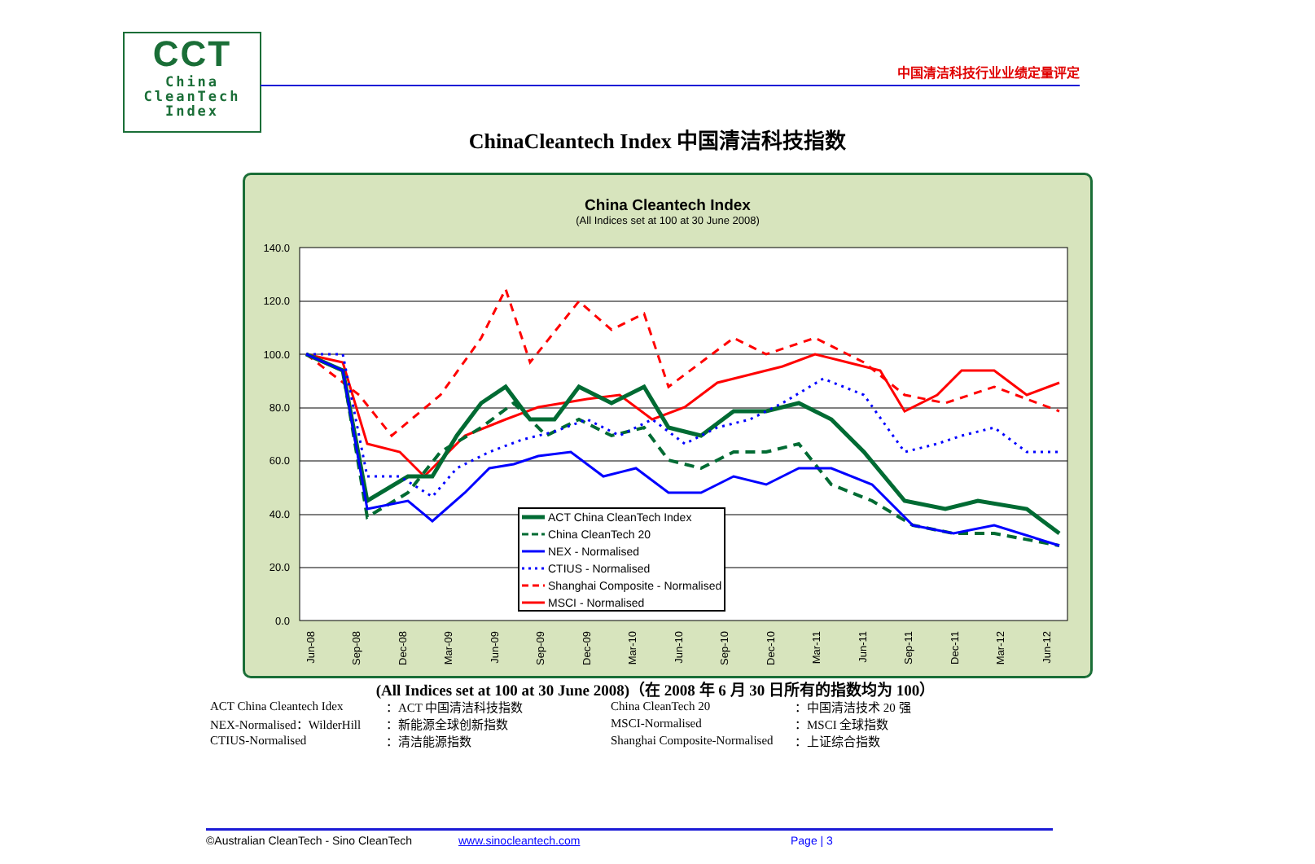CCT
China
CleanTech
Index
中国清洁科技行业业绩定量评定
ChinaCleantech Index 中国清洁科技指数
China Cleantech Index
(All Indices set at 100 at 30 June 2008)
140.0
120.0
100.0
80.0
60.0
40.0
20.0
0.0
Jun-08
Sep-08
Dec-08
Mar-09
Jun-09
Sep-09
Dec-09
Mar-10
Jun-10
Sep-10
Dec-10
Mar-11
Jun-11
Sep-11
Dec-11
Mar-12
Jun-12
ACT China CleanTech Index
China CleanTech 20
NEX - Normalised
CTIUS - Normalised
Shanghai Composite - Normalised
MSCI - Normalised
(All Indices set at 100 at 30 June 2008)（在 2008 年 6 月 30 日所有的指数均为 100）
| ACT China Cleantech Idex | ：ACT 中国清洁科技指数 | China CleanTech 20 | ：中国清洁技术 20 强 |
| NEX-Normalised：WilderHill | ：新能源全球创新指数 | MSCI-Normalised | ：MSCI 全球指数 |
| CTIUS-Normalised | ：清洁能源指数 | Shanghai Composite-Normalised | ：上证综合指数 |
©Australian CleanTech - Sino CleanTech www.sinocleantech.com Page | 3